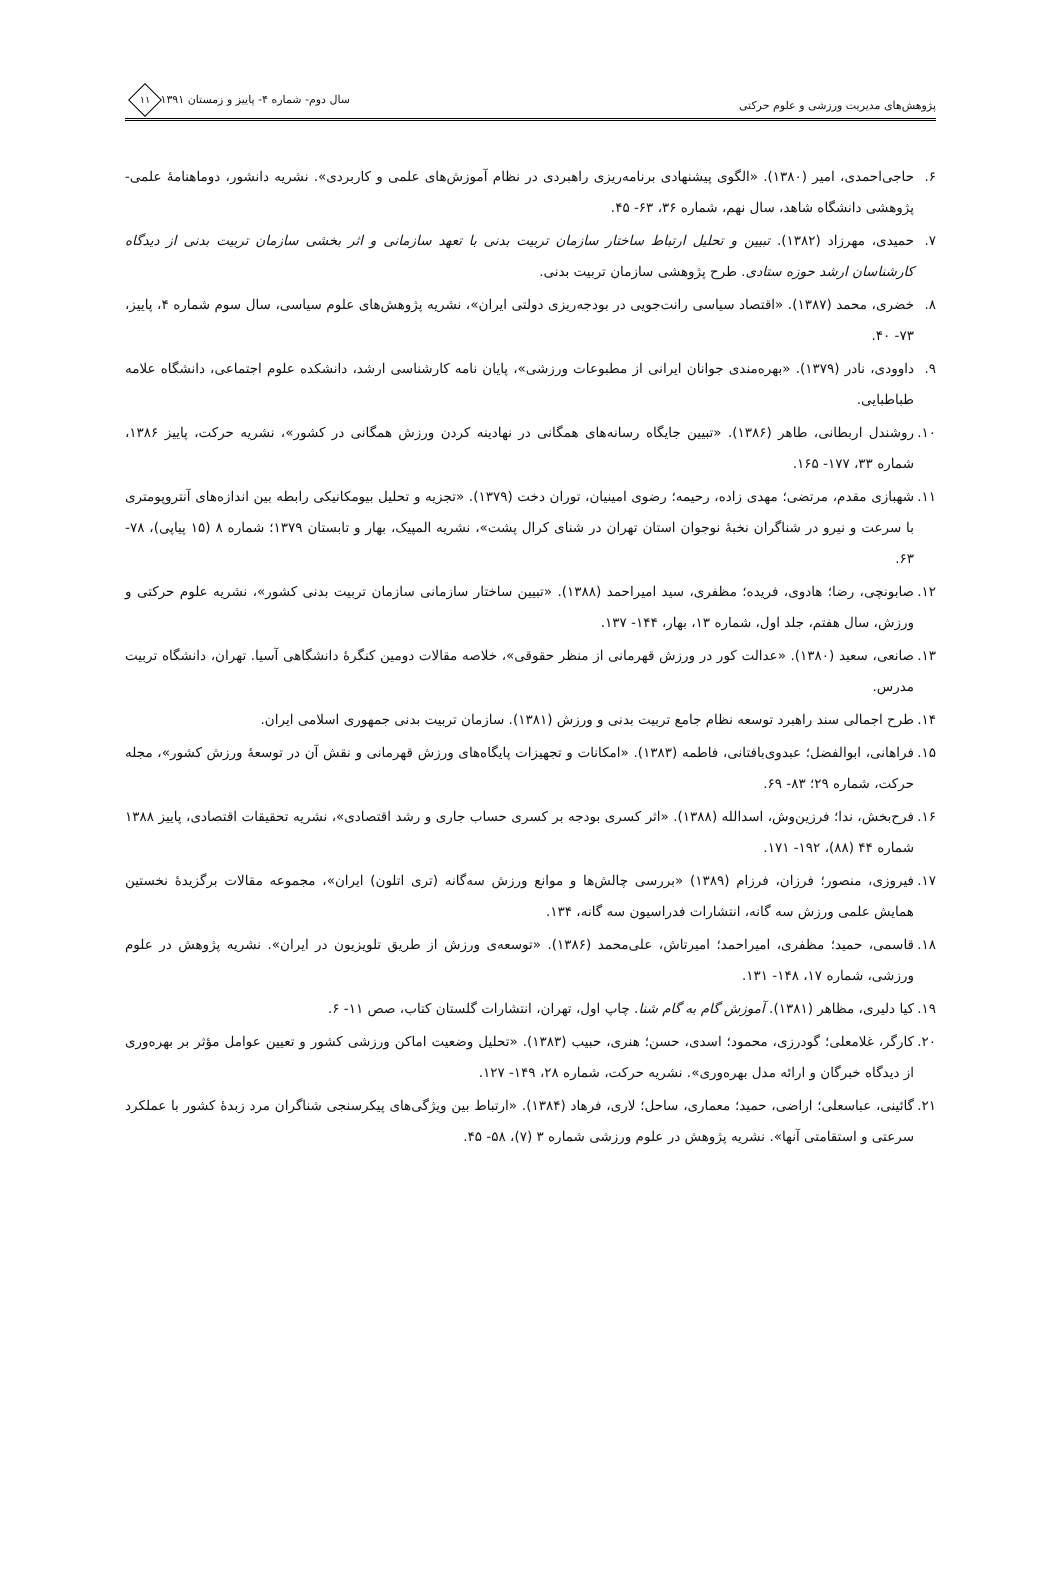پژوهش‌های مدیریت ورزشی و علوم حرکتی
سال دوم- شماره ۴- پاییز و زمستان ۱۳۹۱ ۱۱
۶. حاجی‌احمدی، امیر (۱۳۸۰). «الگوی پیشنهادی برنامه‌ریزی راهبردی در نظام آموزش‌های علمی و کاربردی». نشریه دانشور، دوماهنامهٔ علمی- پژوهشی دانشگاه شاهد، سال نهم، شماره ۳۶، ۶۳- ۴۵.
۷. حمیدی، مهرزاد (۱۳۸۲). تبیین و تحلیل ارتباط ساختار سازمان تربیت بدنی با تعهد سازمانی و اثر بخشی سازمان تربیت بدنی از دیدگاه کارشناسان ارشد حوزه ستادی. طرح پژوهشی سازمان تربیت بدنی.
۸. خضری، محمد (۱۳۸۷). «اقتصاد سیاسی رانت‌جویی در بودجه‌ریزی دولتی ایران»، نشریه پژوهش‌های علوم سیاسی، سال سوم شماره ۴، پاییز، ۷۳- ۴۰.
۹. داوودی، نادر (۱۳۷۹). «بهره‌مندی جوانان ایرانی از مطبوعات ورزشی»، پایان نامه کارشناسی ارشد، دانشکده علوم اجتماعی، دانشگاه علامه طباطبایی.
۱۰. روشندل اربطانی، طاهر (۱۳۸۶). «تبیین جایگاه رسانه‌های همگانی در نهادینه کردن ورزش همگانی در کشور»، نشریه حرکت، پاییز ۱۳۸۶، شماره ۳۳، ۱۷۷- ۱۶۵.
۱۱. شهبازی مقدم، مرتضی؛ مهدی زاده، رحیمه؛ رضوی امینیان، توران دخت (۱۳۷۹). «تجزیه و تحلیل بیومکانیکی رابطه بین اندازه‌های آنتروپومتری با سرعت و نیرو در شناگران نخبهٔ نوجوان استان تهران در شنای کرال پشت»، نشریه المپیک، بهار و تابستان ۱۳۷۹؛ شماره ۸ (۱۵ پیاپی)، ۷۸- ۶۳.
۱۲. صابونچی، رضا؛ هادوی، فریده؛ مظفری، سید امیراحمد (۱۳۸۸). «تبیین ساختار سازمانی سازمان تربیت بدنی کشور»، نشریه علوم حرکتی و ورزش، سال هفتم، جلد اول، شماره ۱۳، بهار، ۱۴۴- ۱۳۷.
۱۳. صانعی، سعید (۱۳۸۰). «عدالت کور در ورزش قهرمانی از منظر حقوقی»، خلاصه مقالات دومین کنگرهٔ دانشگاهی آسیا. تهران، دانشگاه تربیت مدرس.
۱۴. طرح اجمالی سند راهبرد توسعه نظام جامع تربیت بدنی و ورزش (۱۳۸۱). سازمان تربیت بدنی جمهوری اسلامی ایران.
۱۵. فراهانی، ابوالفضل؛ عبدوی‌بافتانی، فاطمه (۱۳۸۳). «امکانات و تجهیزات پایگاه‌های ورزش قهرمانی و نقش آن در توسعهٔ ورزش کشور»، مجله حرکت، شماره ۲۹؛ ۸۳- ۶۹.
۱۶. فرح‌بخش، ندا؛ فرزین‌وش، اسدالله (۱۳۸۸). «اثر کسری بودجه بر کسری حساب جاری و رشد اقتصادی»، نشریه تحقیقات اقتصادی، پاییز ۱۳۸۸ شماره ۴۴ (۸۸)، ۱۹۲- ۱۷۱.
۱۷. فیروزی، منصور؛ فرزان، فرزام (۱۳۸۹) «بررسی چالش‌ها و موانع ورزش سه‌گانه (تری اتلون) ایران»، مجموعه مقالات برگزیدهٔ نخستین همایش علمی ورزش سه گانه، انتشارات فدراسیون سه گانه، ۱۳۴.
۱۸. قاسمی، حمید؛ مظفری، امیراحمد؛ امیرتاش، علی‌محمد (۱۳۸۶). «توسعه‌ی ورزش از طریق تلویزیون در ایران». نشریه پژوهش در علوم ورزشی، شماره ۱۷، ۱۴۸- ۱۳۱.
۱۹. کیا دلیری، مظاهر (۱۳۸۱). آموزش گام به گام شنا. چاپ اول، تهران، انتشارات گلستان کتاب، صص ۱۱- ۶.
۲۰. کارگر، غلامعلی؛ گودرزی، محمود؛ اسدی، حسن؛ هنری، حبیب (۱۳۸۳). «تحلیل وضعیت اماکن ورزشی کشور و تعیین عوامل مؤثر بر بهره‌وری از دیدگاه خبرگان و ارائه مدل بهره‌وری». نشریه حرکت، شماره ۲۸، ۱۴۹- ۱۲۷.
۲۱. گائینی، عباسعلی؛ اراضی، حمید؛ معماری، ساحل؛ لاری، فرهاد (۱۳۸۴). «ارتباط بین ویژگی‌های پیکرسنجی شناگران مرد زبدهٔ کشور با عملکرد سرعتی و استقامتی آنها». نشریه پژوهش در علوم ورزشی شماره ۳ (۷)، ۵۸- ۴۵.